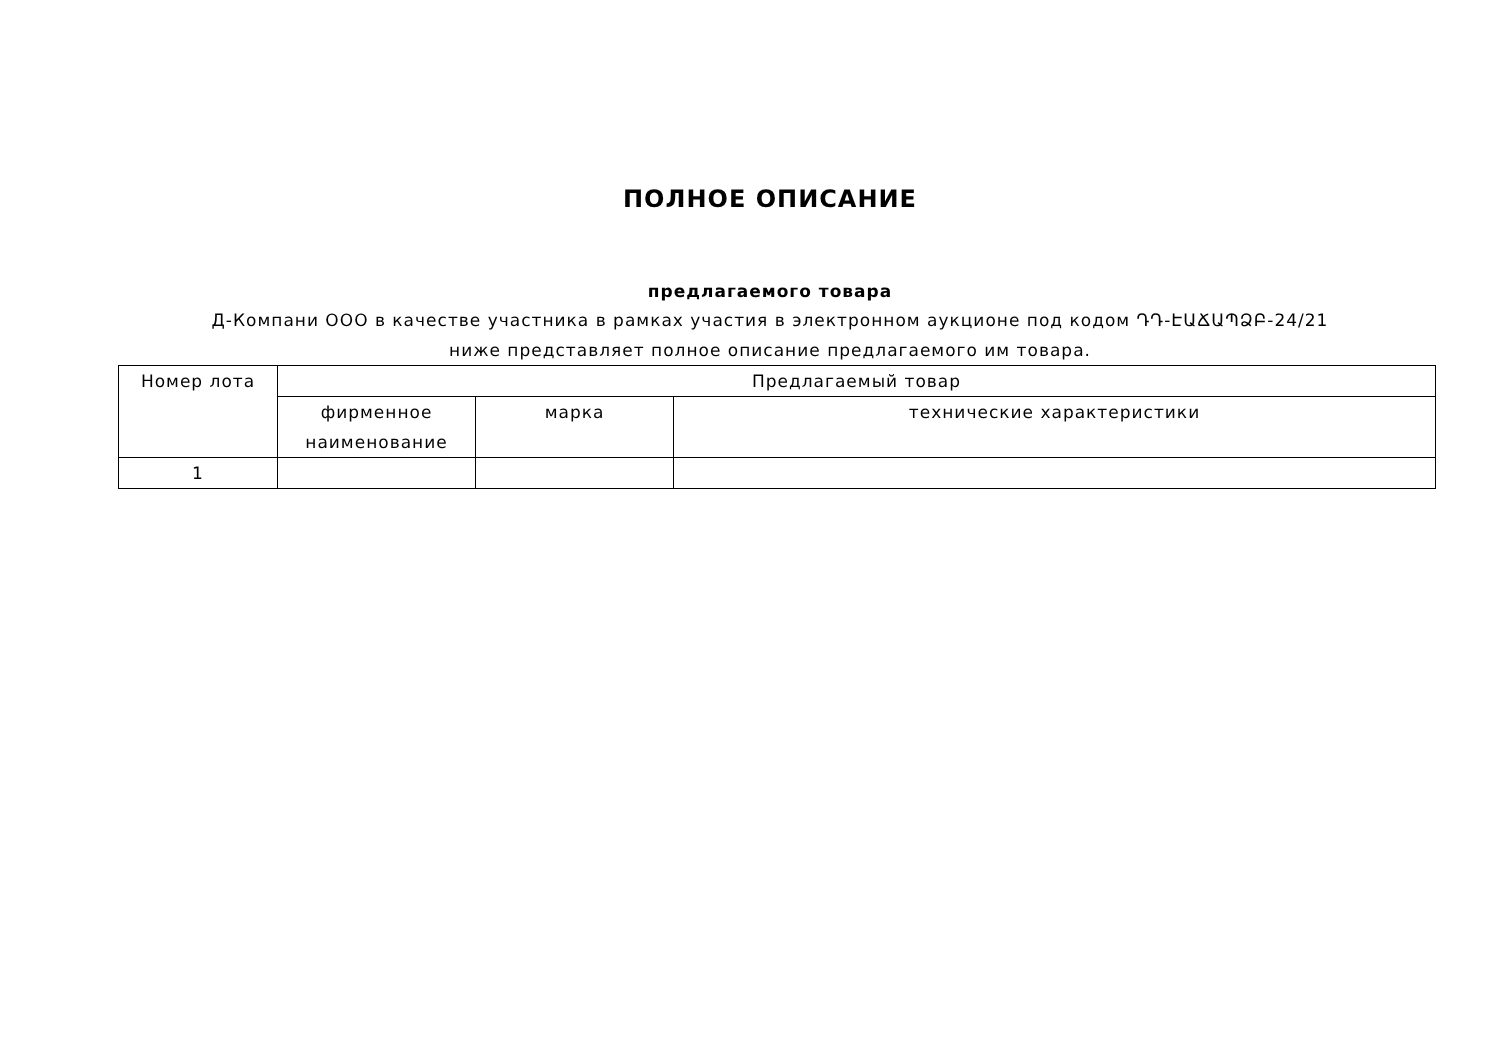ПОЛНОЕ ОПИСАНИЕ
предлагаемого товара
Д-Компани ООО в качестве участника в рамках участия в электронном аукционе под кодом ԴԴ-ԷԱՃԱՊՁԲ-24/21 ниже представляет полное описание предлагаемого им товара.
| Номер лота | Предлагаемый товар | | |
| --- | --- | --- | --- |
| | фирменное наименование | марка | технические характеристики |
| 1 | | | |